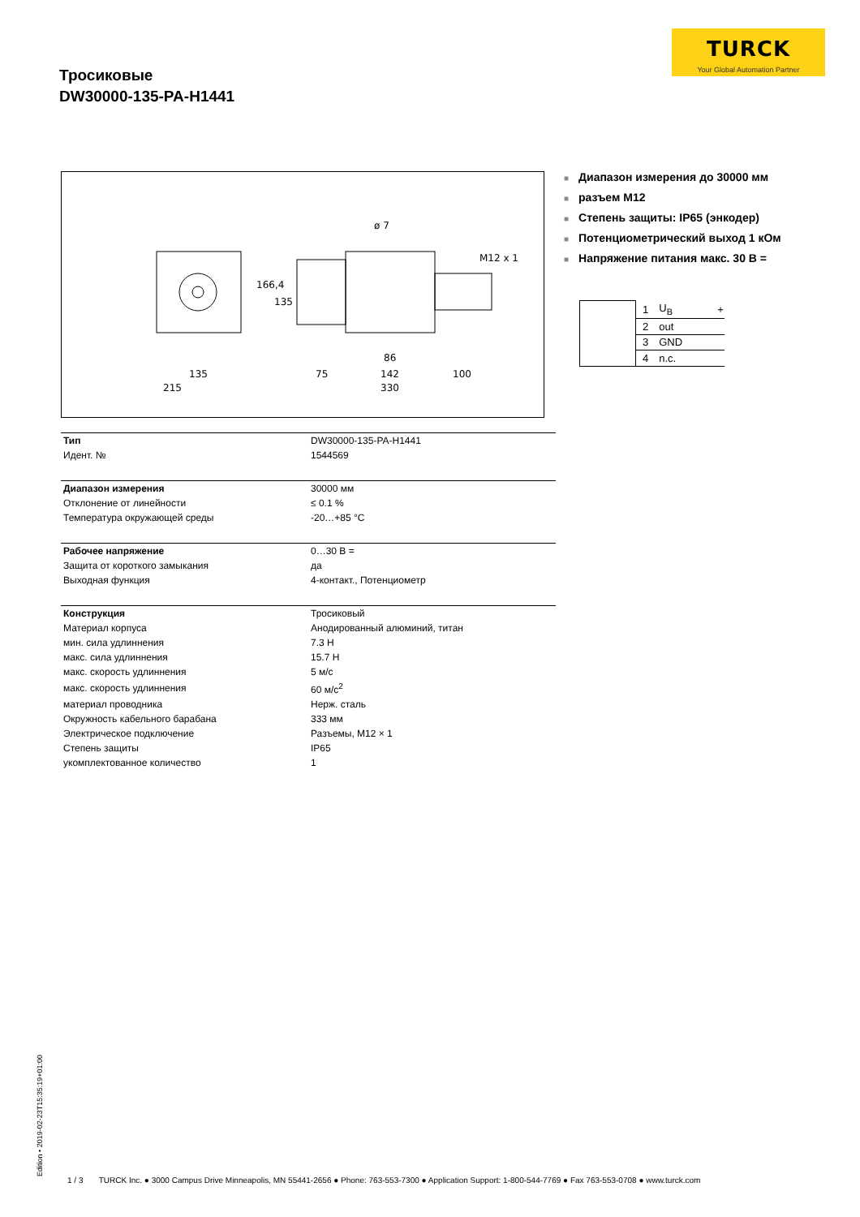TURCK
Your Global Automation Partner
Тросиковые
DW30000-135-PA-H1441
ø 7
M12 x 1
166,4
135
135
215
75
86
142
100
330
■ Диапазон измерения до 30000 мм
■ разъем M12
■ Степень защиты: IP65 (энкодер)
■ Потенциометрический выход 1 кОм
■ Напряжение питания макс. 30 В =
| | 1 | U<sub>B</sub> | + |
| | 2 | out | |
| | 3 | GND | |
| | 4 | n.c. | |
| Тип | DW30000-135-PA-H1441 |
| Идент. № | 1544569 |
| Диапазон измерения | 30000 мм |
| Отклонение от линейности | ≤ 0.1 % |
| Температура окружающей среды | -20…+85 °C |
| Рабочее напряжение | 0…30 В = |
| Защита от короткого замыкания | да |
| Выходная функция | 4-контакт., Потенциометр |
| Конструкция | Тросиковый |
| Материал корпуса | Анодированный алюминий, титан |
| мин. сила удлиннения | 7.3 Н |
| макс. сила удлиннения | 15.7 Н |
| макс. скорость удлиннения | 5 м/с |
| макс. скорость удлиннения | 60 м/с<sup>2</sup> |
| материал проводника | Нерж. сталь |
| Окружность кабельного барабана | 333 мм |
| Электрическое подключение | Разъемы, M12 × 1 |
| Степень защиты | IP65 |
| укомплектованное количество | 1 |
Edition • 2019-02-23T15:35:19+01:00
1 / 3 TURCK Inc. ● 3000 Campus Drive Minneapolis, MN 55441-2656 ● Phone: 763-553-7300 ● Application Support: 1-800-544-7769 ● Fax 763-553-0708 ● www.turck.com